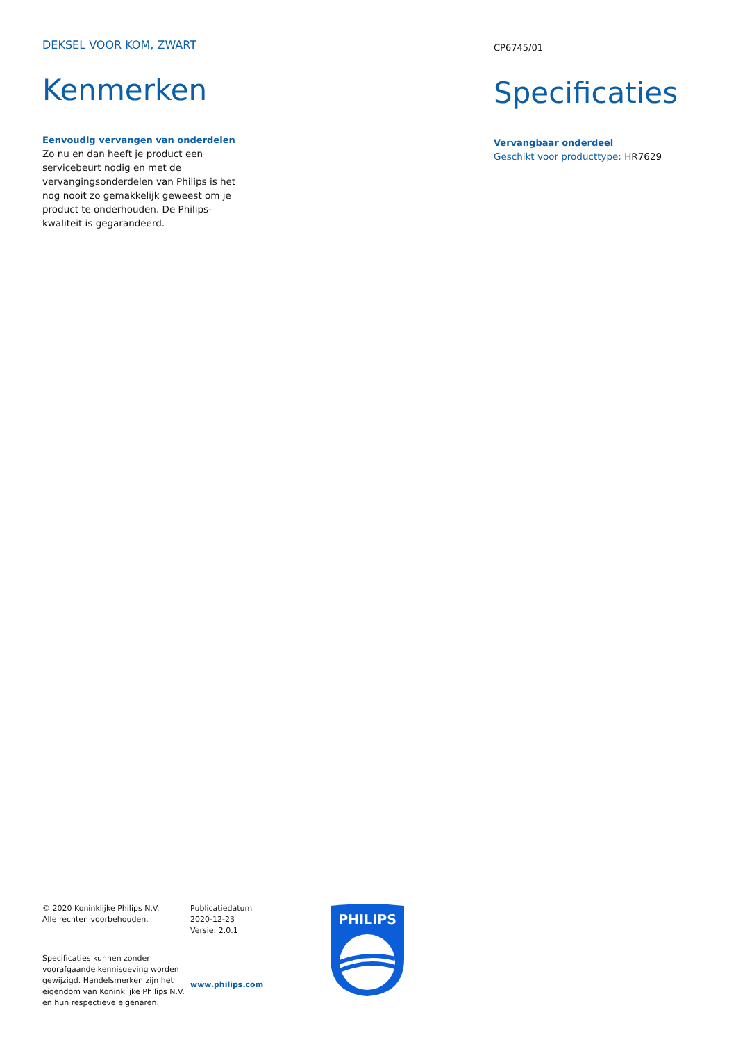DEKSEL VOOR KOM, ZWART
Kenmerken
Eenvoudig vervangen van onderdelen
Zo nu en dan heeft je product een servicebeurt nodig en met de vervangingsonderdelen van Philips is het nog nooit zo gemakkelijk geweest om je product te onderhouden. De Philips-kwaliteit is gegarandeerd.
CP6745/01
Specificaties
Vervangbaar onderdeel
Geschikt voor producttype: HR7629
© 2020 Koninklijke Philips N.V.
Alle rechten voorbehouden.
Specificaties kunnen zonder voorafgaande kennisgeving worden gewijzigd. Handelsmerken zijn het eigendom van Koninklijke Philips N.V. en hun respectieve eigenaren.
Publicatiedatum
2020-12-23
Versie: 2.0.1
www.philips.com
PHILIPS